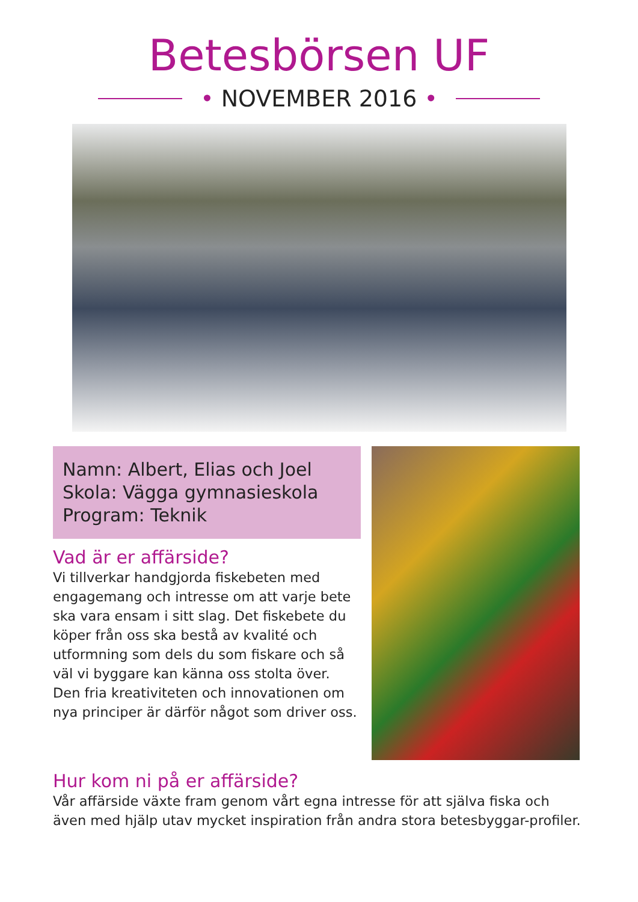Betesbörsen UF
• NOVEMBER 2016 •
Namn: Albert, Elias och Joel
Skola: Vägga gymnasieskola
Program: Teknik
Vad är er affärside?
Vi tillverkar handgjorda fiskebeten med engagemang och intresse om att varje bete ska vara ensam i sitt slag. Det fiskebete du köper från oss ska bestå av kvalité och utformning som dels du som fiskare och så väl vi byggare kan känna oss stolta över. Den fria kreativiteten och innovationen om nya principer är därför något som driver oss.
Hur kom ni på er affärside?
Vår affärside växte fram genom vårt egna intresse för att själva fiska och även med hjälp utav mycket inspiration från andra stora betesbyggar-profiler.